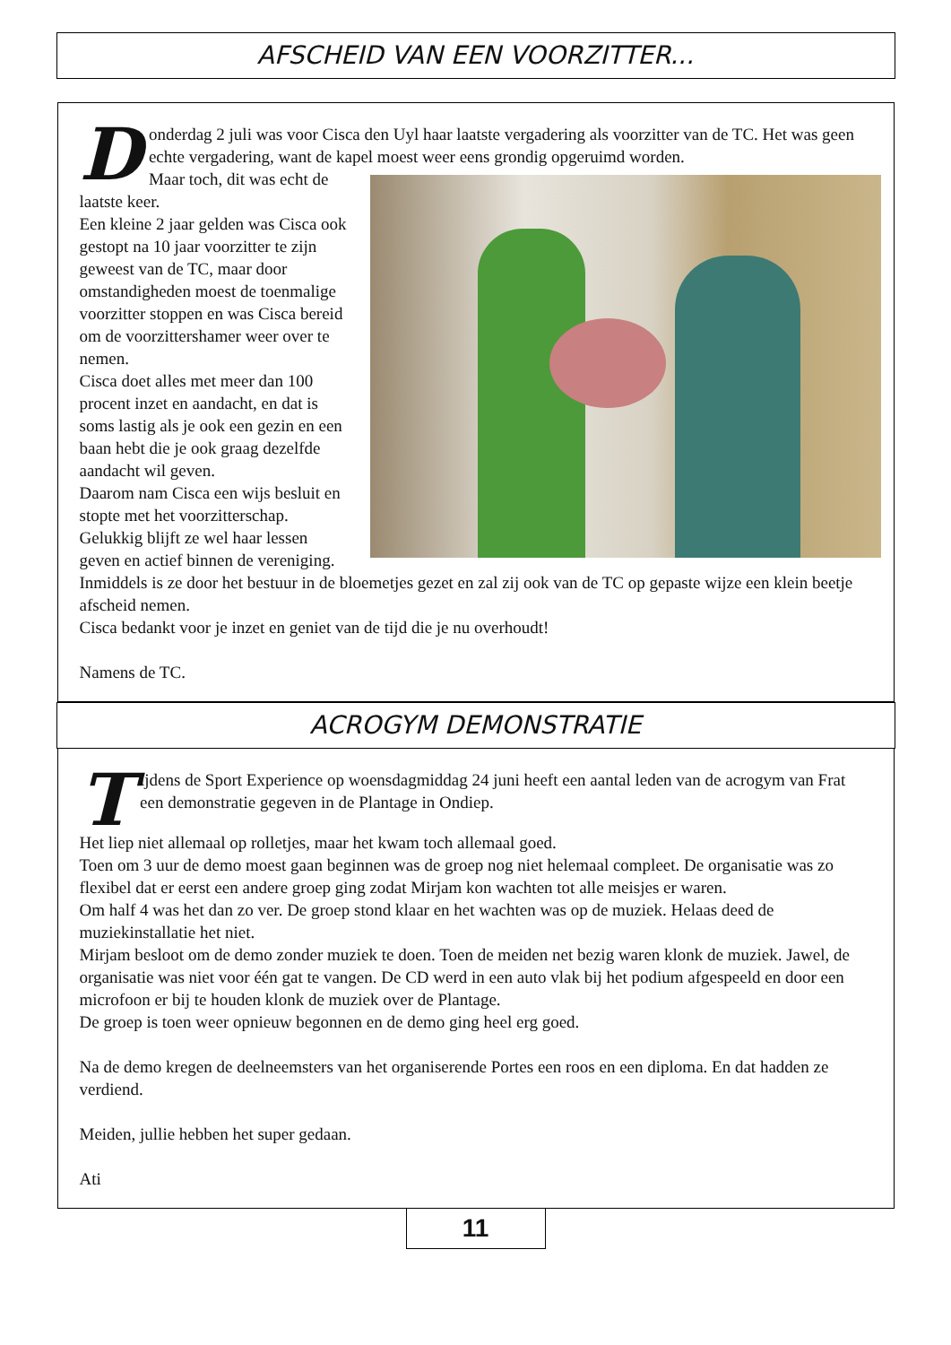AFSCHEID VAN EEN VOORZITTER...
D
onderdag 2 juli was voor Cisca den Uyl haar laatste vergadering als voorzitter van de TC. Het was geen echte vergadering, want de kapel moest weer eens grondig opgeruimd worden.
Maar toch, dit was echt de laatste keer.
Een kleine 2 jaar gelden was Cisca ook gestopt na 10 jaar voorzitter te zijn geweest van de TC, maar door omstandigheden moest de toenmalige voorzitter stoppen en was Cisca bereid om de voorzittershamer weer over te nemen.
Cisca doet alles met meer dan 100 procent inzet en aandacht, en dat is soms lastig als je ook een gezin en een baan hebt die je ook graag dezelfde aandacht wil geven.
Daarom nam Cisca een wijs besluit en stopte met het voorzitterschap. Gelukkig blijft ze wel haar lessen geven en actief binnen de vereniging.
Inmiddels is ze door het bestuur in de bloemetjes gezet en zal zij ook van de TC op gepaste wijze een klein beetje afscheid nemen.
Cisca bedankt voor je inzet en geniet van de tijd die je nu overhoudt!
Namens de TC.
ACROGYM DEMONSTRATIE
T
ijdens de Sport Experience op woensdagmiddag 24 juni heeft een aantal leden van de acrogym van Frat een demonstratie gegeven in de Plantage in Ondiep.
Het liep niet allemaal op rolletjes, maar het kwam toch allemaal goed.
Toen om 3 uur de demo moest gaan beginnen was de groep nog niet helemaal compleet. De organisatie was zo flexibel dat er eerst een andere groep ging zodat Mirjam kon wachten tot alle meisjes er waren.
Om half 4 was het dan zo ver. De groep stond klaar en het wachten was op de muziek. Helaas deed de muziekinstallatie het niet.
Mirjam besloot om de demo zonder muziek te doen. Toen de meiden net bezig waren klonk de muziek. Jawel, de organisatie was niet voor één gat te vangen. De CD werd in een auto vlak bij het podium afgespeeld en door een microfoon er bij te houden klonk de muziek over de Plantage.
De groep is toen weer opnieuw begonnen en de demo ging heel erg goed.
Na de demo kregen de deelneemsters van het organiserende Portes een roos en een diploma. En dat hadden ze verdiend.
Meiden, jullie hebben het super gedaan.
Ati
11